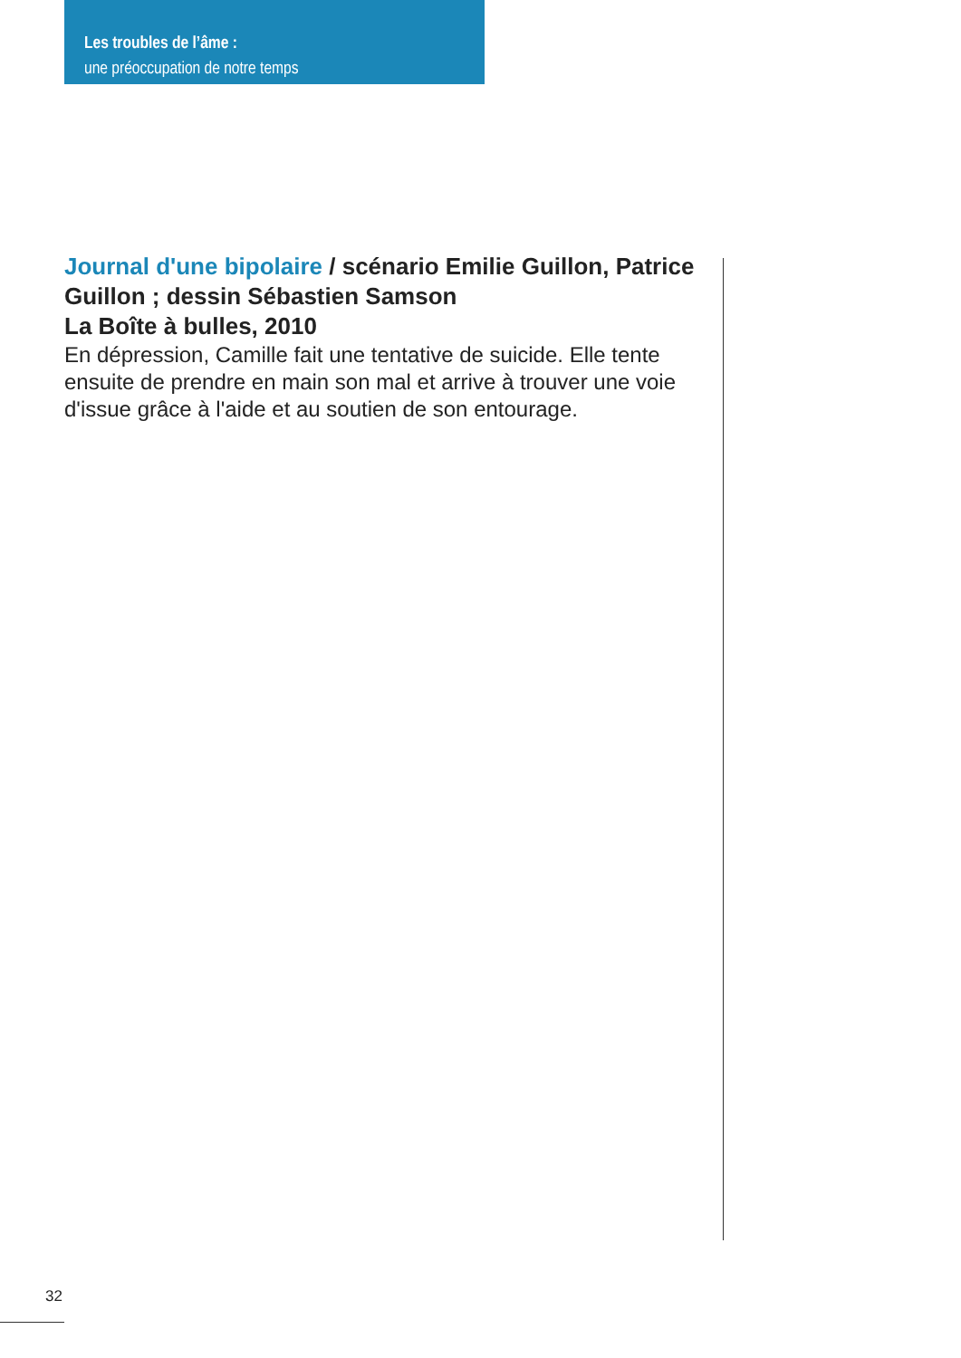Les troubles de l’âme :
une préoccupation de notre temps
Journal d'une bipolaire / scénario Emilie Guillon, Patrice Guillon ; dessin Sébastien Samson
La Boîte à bulles, 2010
En dépression, Camille fait une tentative de suicide. Elle tente ensuite de prendre en main son mal et arrive à trouver une voie d'issue grâce à l'aide et au soutien de son entourage.
32